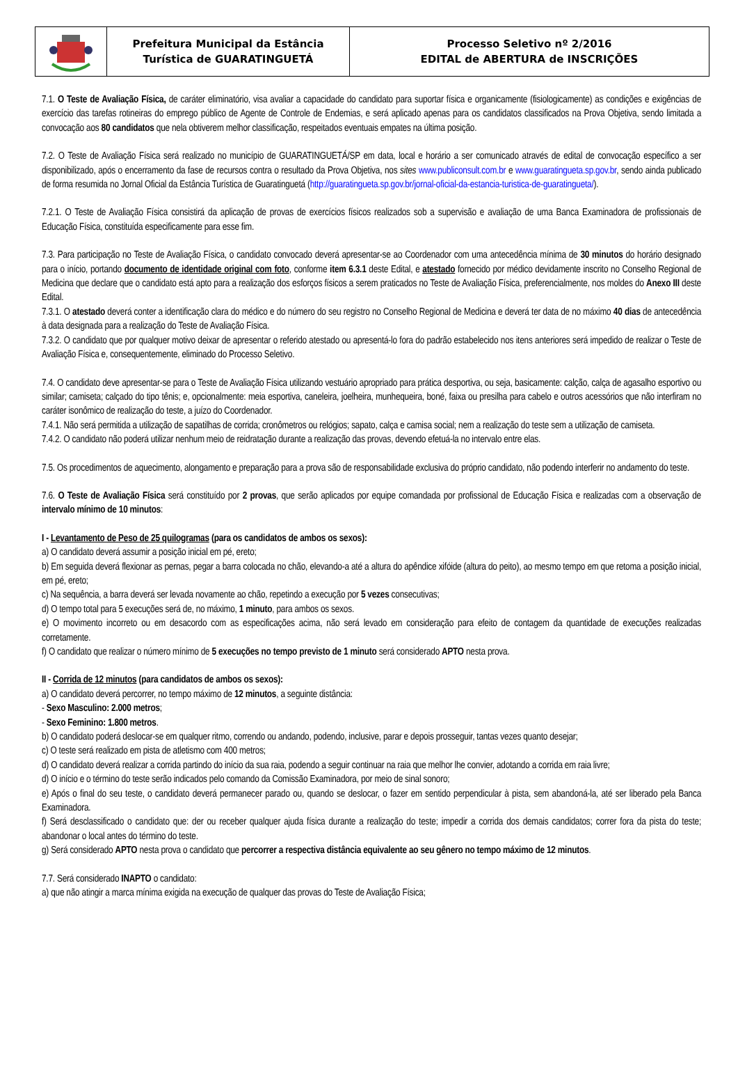Prefeitura Municipal da Estância
Turística de GUARATINGUETÁ
Processo Seletivo nº 2/2016
EDITAL de ABERTURA de INSCRIÇÕES
7.1. O Teste de Avaliação Física, de caráter eliminatório, visa avaliar a capacidade do candidato para suportar física e organicamente (fisiologicamente) as condições e exigências de exercício das tarefas rotineiras do emprego público de Agente de Controle de Endemias, e será aplicado apenas para os candidatos classificados na Prova Objetiva, sendo limitada a convocação aos 80 candidatos que nela obtiverem melhor classificação, respeitados eventuais empates na última posição.
7.2. O Teste de Avaliação Física será realizado no município de GUARATINGUETÁ/SP em data, local e horário a ser comunicado através de edital de convocação específico a ser disponibilizado, após o encerramento da fase de recursos contra o resultado da Prova Objetiva, nos sites www.publiconsult.com.br e www.guaratingueta.sp.gov.br, sendo ainda publicado de forma resumida no Jornal Oficial da Estância Turística de Guaratinguetá (http://guaratingueta.sp.gov.br/jornal-oficial-da-estancia-turistica-de-guaratingueta/).
7.2.1. O Teste de Avaliação Física consistirá da aplicação de provas de exercícios físicos realizados sob a supervisão e avaliação de uma Banca Examinadora de profissionais de Educação Física, constituída especificamente para esse fim.
7.3. Para participação no Teste de Avaliação Física, o candidato convocado deverá apresentar-se ao Coordenador com uma antecedência mínima de 30 minutos do horário designado para o início, portando documento de identidade original com foto, conforme item 6.3.1 deste Edital, e atestado fornecido por médico devidamente inscrito no Conselho Regional de Medicina que declare que o candidato está apto para a realização dos esforços físicos a serem praticados no Teste de Avaliação Física, preferencialmente, nos moldes do Anexo III deste Edital.
7.3.1. O atestado deverá conter a identificação clara do médico e do número do seu registro no Conselho Regional de Medicina e deverá ter data de no máximo 40 dias de antecedência à data designada para a realização do Teste de Avaliação Física.
7.3.2. O candidato que por qualquer motivo deixar de apresentar o referido atestado ou apresentá-lo fora do padrão estabelecido nos itens anteriores será impedido de realizar o Teste de Avaliação Física e, consequentemente, eliminado do Processo Seletivo.
7.4. O candidato deve apresentar-se para o Teste de Avaliação Física utilizando vestuário apropriado para prática desportiva, ou seja, basicamente: calção, calça de agasalho esportivo ou similar; camiseta; calçado do tipo tênis; e, opcionalmente: meia esportiva, caneleira, joelheira, munhequeira, boné, faixa ou presilha para cabelo e outros acessórios que não interfiram no caráter isonômico de realização do teste, a juízo do Coordenador.
7.4.1. Não será permitida a utilização de sapatilhas de corrida; cronômetros ou relógios; sapato, calça e camisa social; nem a realização do teste sem a utilização de camiseta.
7.4.2. O candidato não poderá utilizar nenhum meio de reidratação durante a realização das provas, devendo efetuá-la no intervalo entre elas.
7.5. Os procedimentos de aquecimento, alongamento e preparação para a prova são de responsabilidade exclusiva do próprio candidato, não podendo interferir no andamento do teste.
7.6. O Teste de Avaliação Física será constituído por 2 provas, que serão aplicados por equipe comandada por profissional de Educação Física e realizadas com a observação de intervalo mínimo de 10 minutos:
I - Levantamento de Peso de 25 quilogramas (para os candidatos de ambos os sexos):
a) O candidato deverá assumir a posição inicial em pé, ereto;
b) Em seguida deverá flexionar as pernas, pegar a barra colocada no chão, elevando-a até a altura do apêndice xifóide (altura do peito), ao mesmo tempo em que retoma a posição inicial, em pé, ereto;
c) Na sequência, a barra deverá ser levada novamente ao chão, repetindo a execução por 5 vezes consecutivas;
d) O tempo total para 5 execuções será de, no máximo, 1 minuto, para ambos os sexos.
e) O movimento incorreto ou em desacordo com as especificações acima, não será levado em consideração para efeito de contagem da quantidade de execuções realizadas corretamente.
f) O candidato que realizar o número mínimo de 5 execuções no tempo previsto de 1 minuto será considerado APTO nesta prova.
II - Corrida de 12 minutos (para candidatos de ambos os sexos):
a) O candidato deverá percorrer, no tempo máximo de 12 minutos, a seguinte distância:
- Sexo Masculino: 2.000 metros;
- Sexo Feminino: 1.800 metros.
b) O candidato poderá deslocar-se em qualquer ritmo, correndo ou andando, podendo, inclusive, parar e depois prosseguir, tantas vezes quanto desejar;
c) O teste será realizado em pista de atletismo com 400 metros;
d) O candidato deverá realizar a corrida partindo do início da sua raia, podendo a seguir continuar na raia que melhor lhe convier, adotando a corrida em raia livre;
d) O início e o término do teste serão indicados pelo comando da Comissão Examinadora, por meio de sinal sonoro;
e) Após o final do seu teste, o candidato deverá permanecer parado ou, quando se deslocar, o fazer em sentido perpendicular à pista, sem abandoná-la, até ser liberado pela Banca Examinadora.
f) Será desclassificado o candidato que: der ou receber qualquer ajuda física durante a realização do teste; impedir a corrida dos demais candidatos; correr fora da pista do teste; abandonar o local antes do término do teste.
g) Será considerado APTO nesta prova o candidato que percorrer a respectiva distância equivalente ao seu gênero no tempo máximo de 12 minutos.
7.7. Será considerado INAPTO o candidato:
a) que não atingir a marca mínima exigida na execução de qualquer das provas do Teste de Avaliação Física;